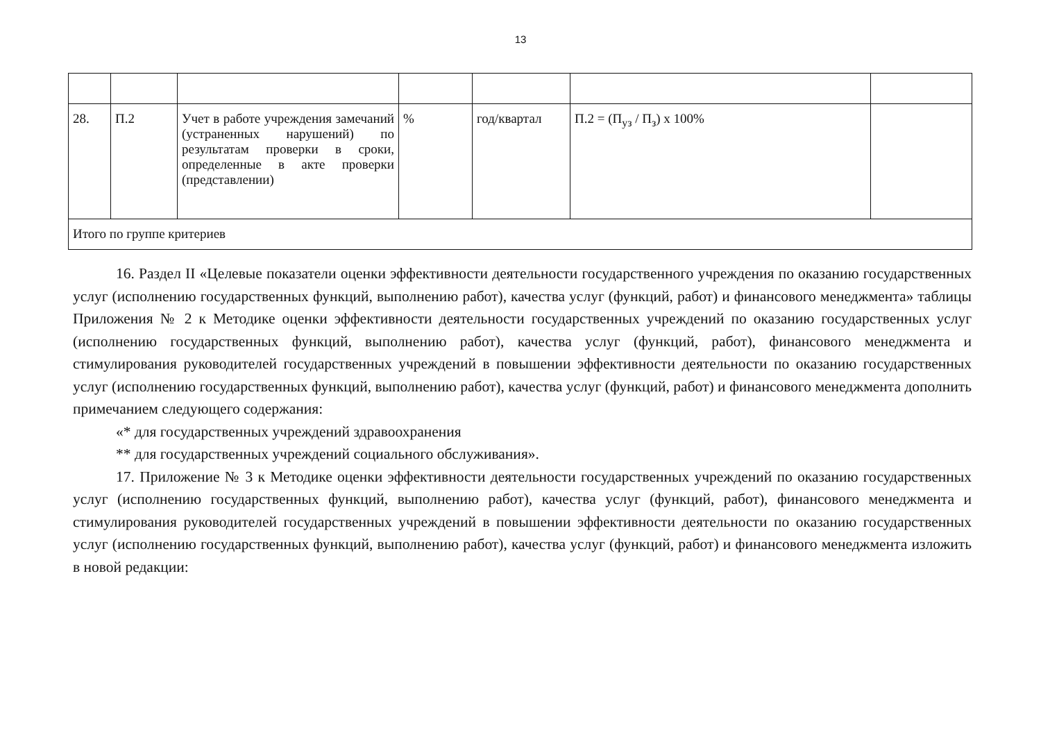13
| 28. | П.2 | Учет в работе учреждения замечаний (устраненных нарушений) по результатам проверки в сроки, определенные в акте проверки (представлении) | % | год/квартал | П.2 = (П<sub>уз</sub> / П<sub>з</sub>) х 100% | |
| Итого по группе критериев | | | | | | |
16. Раздел II «Целевые показатели оценки эффективности деятельности государственного учреждения по оказанию государственных услуг (исполнению государственных функций, выполнению работ), качества услуг (функций, работ) и финансового менеджмента» таблицы Приложения № 2 к Методике оценки эффективности деятельности государственных учреждений по оказанию государственных услуг (исполнению государственных функций, выполнению работ), качества услуг (функций, работ), финансового менеджмента и стимулирования руководителей государственных учреждений в повышении эффективности деятельности по оказанию государственных услуг (исполнению государственных функций, выполнению работ), качества услуг (функций, работ) и финансового менеджмента дополнить примечанием следующего содержания:
«* для государственных учреждений здравоохранения
** для государственных учреждений социального обслуживания».
17. Приложение № 3 к Методике оценки эффективности деятельности государственных учреждений по оказанию государственных услуг (исполнению государственных функций, выполнению работ), качества услуг (функций, работ), финансового менеджмента и стимулирования руководителей государственных учреждений в повышении эффективности деятельности по оказанию государственных услуг (исполнению государственных функций, выполнению работ), качества услуг (функций, работ) и финансового менеджмента изложить в новой редакции: